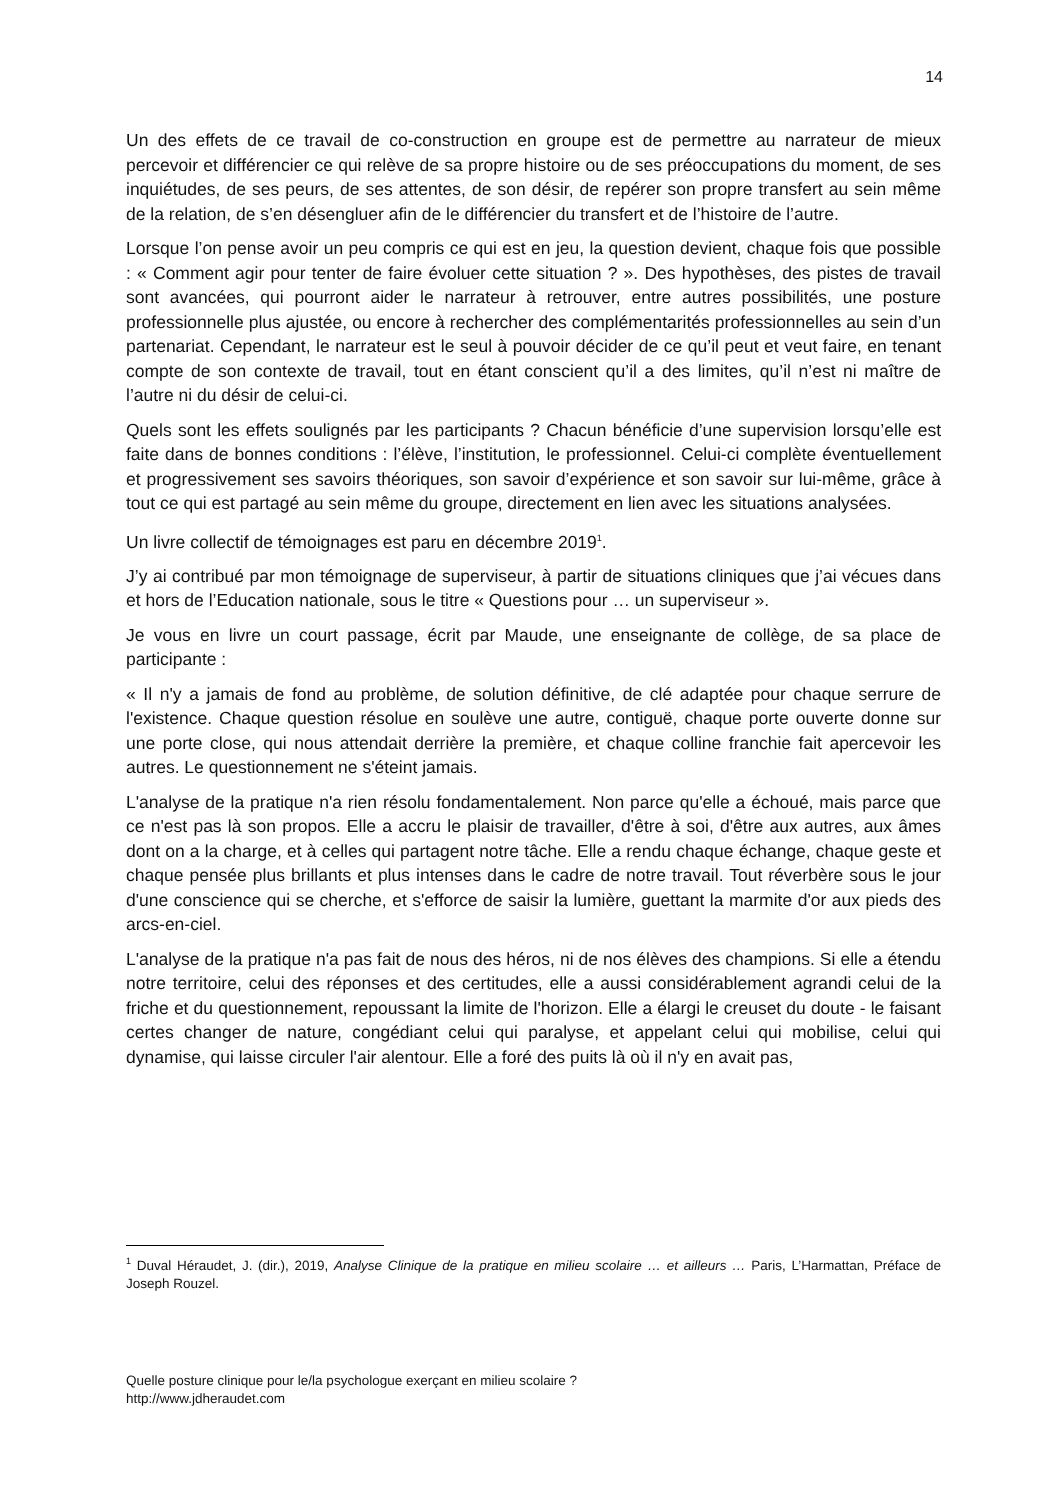14
Un des effets de ce travail de co-construction en groupe est de permettre au narrateur de mieux percevoir et différencier ce qui relève de sa propre histoire ou de ses préoccupations du moment, de ses inquiétudes, de ses peurs, de ses attentes, de son désir, de repérer son propre transfert au sein même de la relation, de s’en désengluer afin de le différencier du transfert et de l’histoire de l’autre.
Lorsque l’on pense avoir un peu compris ce qui est en jeu, la question devient, chaque fois que possible : « Comment agir pour tenter de faire évoluer cette situation ? ». Des hypothèses, des pistes de travail sont avancées, qui pourront aider le narrateur à retrouver, entre autres possibilités, une posture professionnelle plus ajustée, ou encore à rechercher des complémentarités professionnelles au sein d’un partenariat. Cependant, le narrateur est le seul à pouvoir décider de ce qu’il peut et veut faire, en tenant compte de son contexte de travail, tout en étant conscient qu’il a des limites, qu’il n’est ni maître de l’autre ni du désir de celui-ci.
Quels sont les effets soulignés par les participants ? Chacun bénéficie d’une supervision lorsqu’elle est faite dans de bonnes conditions : l’élève, l’institution, le professionnel. Celui-ci complète éventuellement et progressivement ses savoirs théoriques, son savoir d’expérience et son savoir sur lui-même, grâce à tout ce qui est partagé au sein même du groupe, directement en lien avec les situations analysées.
Un livre collectif de témoignages est paru en décembre 2019<sup>1</sup>.
J’y ai contribué par mon témoignage de superviseur, à partir de situations cliniques que j’ai vécues dans et hors de l’Education nationale, sous le titre « Questions pour … un superviseur ».
Je vous en livre un court passage, écrit par Maude, une enseignante de collège, de sa place de participante :
« Il n'y a jamais de fond au problème, de solution définitive, de clé adaptée pour chaque serrure de l'existence. Chaque question résolue en soulève une autre, contiguë, chaque porte ouverte donne sur une porte close, qui nous attendait derrière la première, et chaque colline franchie fait apercevoir les autres. Le questionnement ne s'éteint jamais.
L'analyse de la pratique n'a rien résolu fondamentalement. Non parce qu'elle a échoué, mais parce que ce n'est pas là son propos. Elle a accru le plaisir de travailler, d'être à soi, d'être aux autres, aux âmes dont on a la charge, et à celles qui partagent notre tâche. Elle a rendu chaque échange, chaque geste et chaque pensée plus brillants et plus intenses dans le cadre de notre travail. Tout réverbère sous le jour d'une conscience qui se cherche, et s'efforce de saisir la lumière, guettant la marmite d'or aux pieds des arcs-en-ciel.
L'analyse de la pratique n'a pas fait de nous des héros, ni de nos élèves des champions. Si elle a étendu notre territoire, celui des réponses et des certitudes, elle a aussi considérablement agrandi celui de la friche et du questionnement, repoussant la limite de l'horizon. Elle a élargi le creuset du doute - le faisant certes changer de nature, congédiant celui qui paralyse, et appelant celui qui mobilise, celui qui dynamise, qui laisse circuler l'air alentour. Elle a foré des puits là où il n'y en avait pas,
<sup>1</sup> Duval Héraudet, J. (dir.), 2019, Analyse Clinique de la pratique en milieu scolaire … et ailleurs … Paris, L’Harmattan, Préface de Joseph Rouzel.
Quelle posture clinique pour le/la psychologue exerçant en milieu scolaire ?
http://www.jdheraudet.com